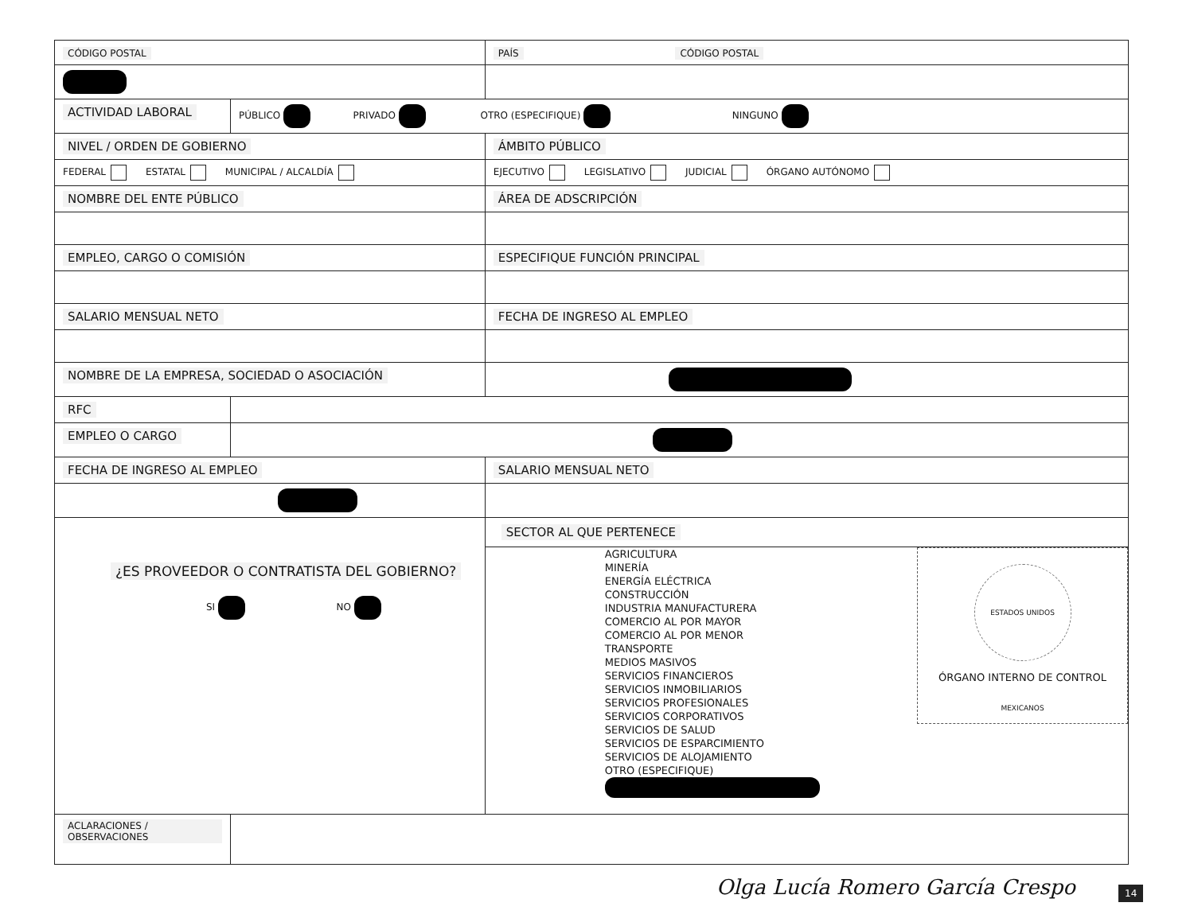| CÓDIGO POSTAL | | PAÍS CÓDIGO POSTAL |
| ACTIVIDAD LABORAL | PÚBLICO PRIVADO OTRO (ESPECIFIQUE) NINGUNO | |
| NIVEL / ORDEN DE GOBIERNO | | ÁMBITO PÚBLICO |
| FEDERAL ESTATAL MUNICIPAL / ALCALDÍA | | EJECUTIVO LEGISLATIVO JUDICIAL ÓRGANO AUTÓNOMO |
| NOMBRE DEL ENTE PÚBLICO | | ÁREA DE ADSCRIPCIÓN |
| EMPLEO, CARGO O COMISIÓN | | ESPECIFIQUE FUNCIÓN PRINCIPAL |
| SALARIO MENSUAL NETO | | FECHA DE INGRESO AL EMPLEO |
| NOMBRE DE LA EMPRESA, SOCIEDAD O ASOCIACIÓN | | |
| RFC | | |
| EMPLEO O CARGO | | |
| FECHA DE INGRESO AL EMPLEO | | SALARIO MENSUAL NETO |
| ¿ES PROVEEDOR O CONTRATISTA DEL GOBIERNO? SI NO | | SECTOR AL QUE PERTENECE AGRICULTURA MINERÍA ENERGÍA ELÉCTRICA CONSTRUCCIÓN INDUSTRIA MANUFACTURERA COMERCIO AL POR MAYOR COMERCIO AL POR MENOR TRANSPORTE MEDIOS MASIVOS SERVICIOS FINANCIEROS SERVICIOS INMOBILIARIOS SERVICIOS PROFESIONALES SERVICIOS CORPORATIVOS SERVICIOS DE SALUD SERVICIOS DE ESPARCIMIENTO SERVICIOS DE ALOJAMIENTO OTRO (ESPECIFIQUE) ESTADOS UNIDOS MEXICANOS ÓRGANO INTERNO DE CONTROL |
| ACLARACIONES / OBSERVACIONES | | |
Olga Lucía Romero García Crespo
14